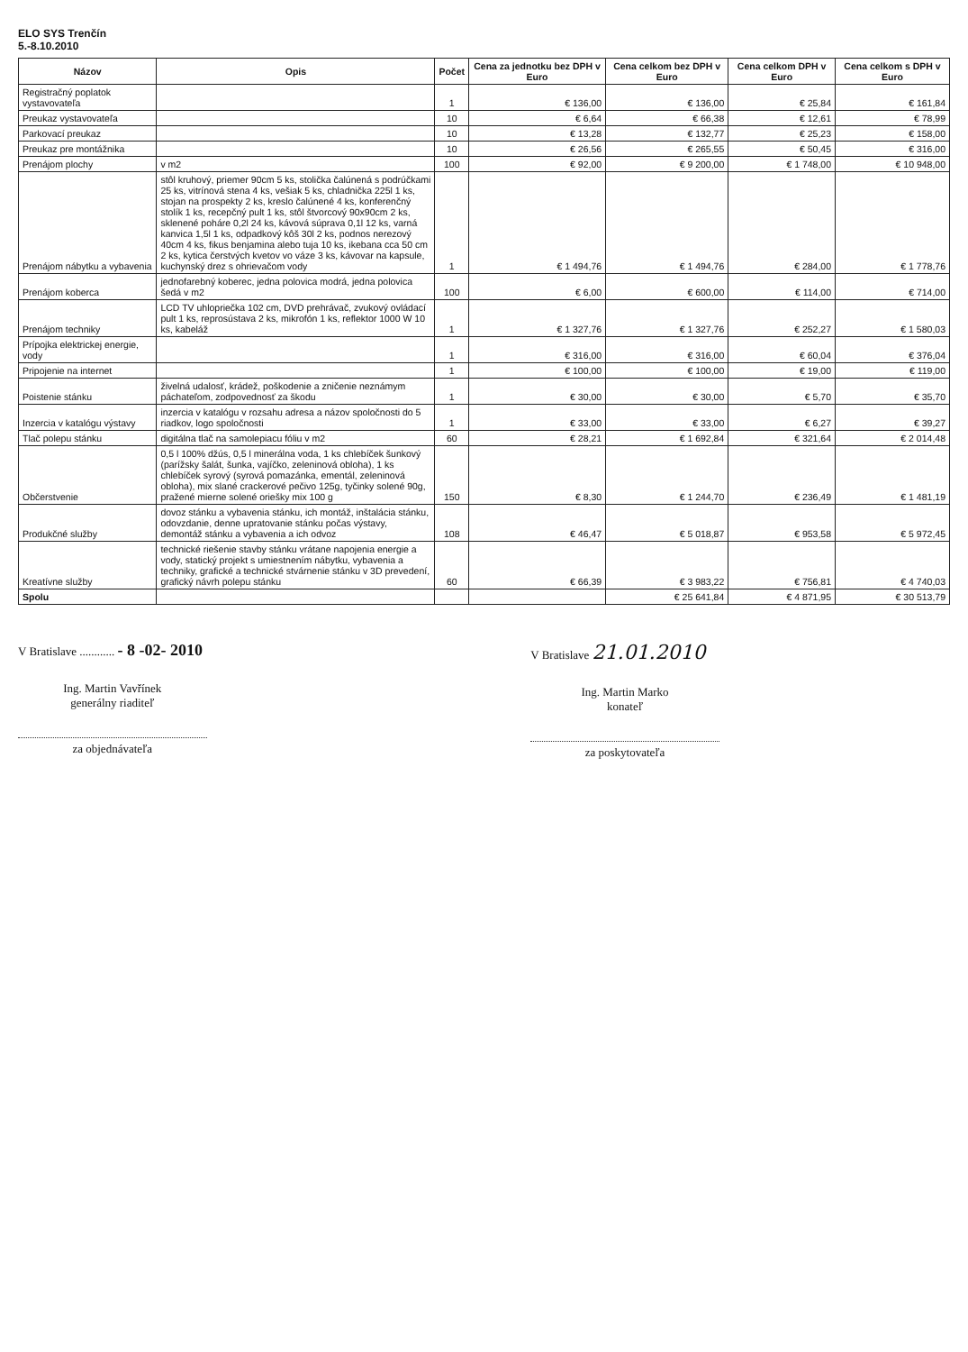ELO SYS Trenčín
5.-8.10.2010
| Názov | Opis | Počet | Cena za jednotku bez DPH v Euro | Cena celkom bez DPH v Euro | Cena celkom DPH v Euro | Cena celkom s DPH v Euro |
| --- | --- | --- | --- | --- | --- | --- |
| Registračný poplatok vystavovateľa | | 1 | € 136,00 | € 136,00 | € 25,84 | € 161,84 |
| Preukaz vystavovateľa | | 10 | € 6,64 | € 66,38 | € 12,61 | € 78,99 |
| Parkovací preukaz | | 10 | € 13,28 | € 132,77 | € 25,23 | € 158,00 |
| Preukaz pre montážnika | | 10 | € 26,56 | € 265,55 | € 50,45 | € 316,00 |
| Prenájom plochy | v m2 | 100 | € 92,00 | € 9 200,00 | € 1 748,00 | € 10 948,00 |
| Prenájom nábytku a vybavenia | stôl kruhový, priemer 90cm 5 ks, stolička čalúnená s podrúčkami 25 ks, vitrínová stena 4 ks, vešiak 5 ks, chladnička 225l 1 ks, stojan na prospekty 2 ks, kreslo čalúnené 4 ks, konferenčný stolík 1 ks, recepčný pult 1 ks, stôl štvorcový 90x90cm 2 ks, sklenené poháre 0,2l 24 ks, kávová súprava 0,1l 12 ks, varná kanvica 1,5l 1 ks, odpadkový kôš 30l 2 ks, podnos nerezový 40cm 4 ks, fikus benjamina alebo tuja 10 ks, ikebana cca 50 cm 2 ks, kytica čerstvých kvetov vo váze 3 ks, kávovar na kapsule, kuchynský drez s ohrievačom vody | 1 | € 1 494,76 | € 1 494,76 | € 284,00 | € 1 778,76 |
| Prenájom koberca | jednofarebný koberec, jedna polovica modrá, jedna polovica šedá v m2 | 100 | € 6,00 | € 600,00 | € 114,00 | € 714,00 |
| Prenájom techniky | LCD TV uhlopriečka 102 cm, DVD prehrávač, zvukový ovládací pult 1 ks, reprosústava 2 ks, mikrofón 1 ks, reflektor 1000 W 10 ks, kabeláž | 1 | € 1 327,76 | € 1 327,76 | € 252,27 | € 1 580,03 |
| Prípojka elektrickej energie, vody | | 1 | € 316,00 | € 316,00 | € 60,04 | € 376,04 |
| Pripojenie na internet | | 1 | € 100,00 | € 100,00 | € 19,00 | € 119,00 |
| Poistenie stánku | živelná udalosť, krádež, poškodenie a zničenie neznámym páchateľom, zodpovednosť za škodu | 1 | € 30,00 | € 30,00 | € 5,70 | € 35,70 |
| Inzercia v katalógu výstavy | inzercia v katalógu v rozsahu adresa a názov spoločnosti do 5 riadkov, logo spoločnosti | 1 | € 33,00 | € 33,00 | € 6,27 | € 39,27 |
| Tlač polepu stánku | digitálna tlač na samolepiacu fóliu v m2 | 60 | € 28,21 | € 1 692,84 | € 321,64 | € 2 014,48 |
| Občerstvenie | 0,5 l 100% džús, 0,5 l minerálna voda, 1 ks chlebíček šunkový (parížsky šalát, šunka, vajíčko, zeleninová obloha), 1 ks chlebíček syrový (syrová pomazánka, ementál, zeleninová obloha), mix slané crackerové pečivo 125g, tyčinky solené 90g, pražené mierne solené oriešky mix 100 g | 150 | € 8,30 | € 1 244,70 | € 236,49 | € 1 481,19 |
| Produkčné služby | dovoz stánku a vybavenia stánku, ich montáž, inštalácia stánku, odovzdanie, denne upratovanie stánku počas výstavy, demontáž stánku a vybavenia a ich odvoz | 108 | € 46,47 | € 5 018,87 | € 953,58 | € 5 972,45 |
| Kreatívne služby | technické riešenie stavby stánku vrátane napojenia energie a vody, statický projekt s umiestnením nábytku, vybavenia a techniky, grafické a technické stvárnenie stánku v 3D prevedení, grafický návrh polepu stánku | 60 | € 66,39 | € 3 983,22 | € 756,81 | € 4 740,03 |
| Spolu | | | | € 25 641,84 | € 4 871,95 | € 30 513,79 |
V Bratislave ............ - 8 -02- 2010
Ing. Martin Vavřínek
generálny riaditeľ
za objednávateľa
V Bratislave 21.01.2010
Ing. Martin Marko
konateľ
za poskytovateľa